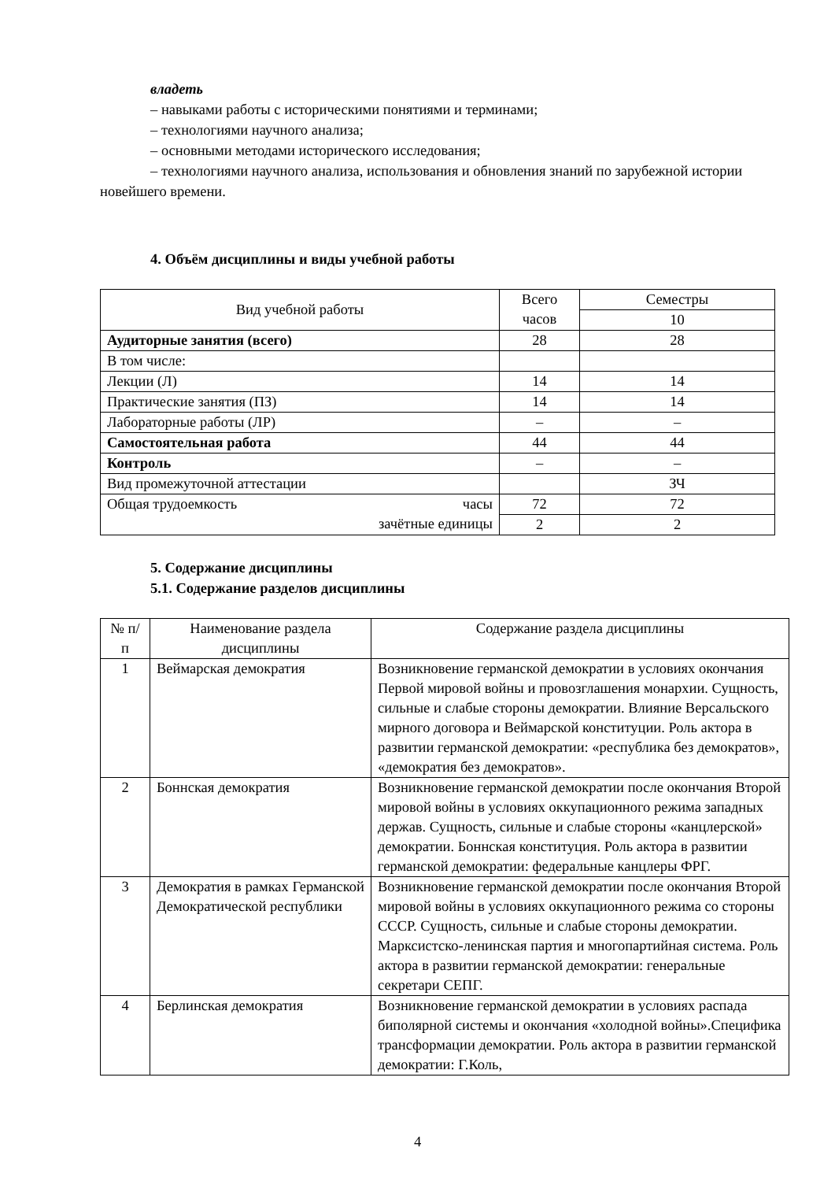владеть
– навыками работы с историческими понятиями и терминами;
– технологиями научного анализа;
– основными методами исторического исследования;
– технологиями научного анализа, использования и обновления знаний по зарубежной истории новейшего времени.
4. Объём дисциплины и виды учебной работы
| Вид учебной работы | Всего часов | Семестры |
| --- | --- | --- |
| | | 10 |
| Аудиторные занятия (всего) | 28 | 28 |
| В том числе: | | |
| Лекции (Л) | 14 | 14 |
| Практические занятия (ПЗ) | 14 | 14 |
| Лабораторные работы (ЛР) | – | – |
| Самостоятельная работа | 44 | 44 |
| Контроль | – | – |
| Вид промежуточной аттестации | | ЗЧ |
| Общая трудоемкость часы зачётные единицы | 72 | 72 |
| | 2 | 2 |
5. Содержание дисциплины
5.1. Содержание разделов дисциплины
| № п/п | Наименование раздела дисциплины | Содержание раздела дисциплины |
| --- | --- | --- |
| 1 | Веймарская демократия | Возникновение германской демократии в условиях окончания Первой мировой войны и провозглашения монархии. Сущность, сильные и слабые стороны демократии. Влияние Версальского мирного договора и Веймарской конституции. Роль актора в развитии германской демократии: «республика без демократов», «демократия без демократов». |
| 2 | Боннская демократия | Возникновение германской демократии после окончания Второй мировой войны в условиях оккупационного режима западных держав. Сущность, сильные и слабые стороны «канцлерской» демократии. Боннская конституция. Роль актора в развитии германской демократии: федеральные канцлеры ФРГ. |
| 3 | Демократия в рамках Германской Демократической республики | Возникновение германской демократии после окончания Второй мировой войны в условиях оккупационного режима со стороны СССР. Сущность, сильные и слабые стороны демократии. Марксистско-ленинская партия и многопартийная система. Роль актора в развитии германской демократии: генеральные секретари СЕПГ. |
| 4 | Берлинская демократия | Возникновение германской демократии в условиях распада биполярной системы и окончания «холодной войны».Специфика трансформации демократии. Роль актора в развитии германской демократии: Г.Коль, |
4